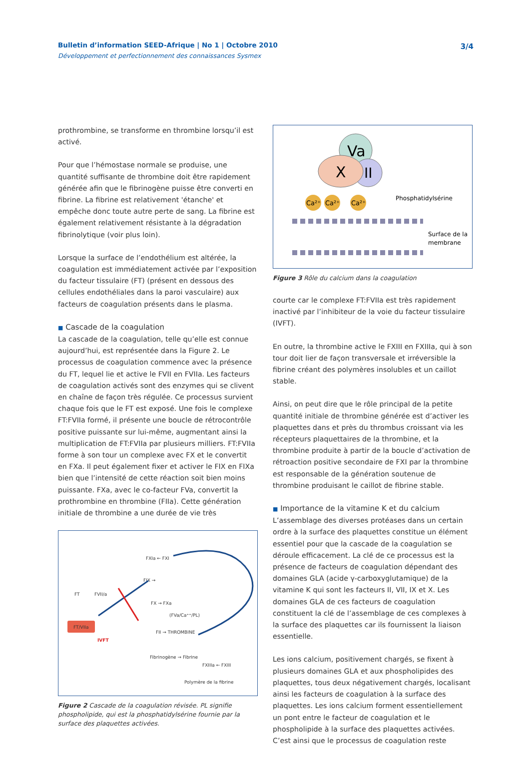Bulletin d’information SEED-Afrique | No 1 | Octobre 2010
Développement et perfectionnement des connaissances Sysmex
3/4
prothrombine, se transforme en thrombine lorsqu’il est activé.
Pour que l’hémostase normale se produise, une quantité suffisante de thrombine doit être rapidement générée afin que le fibrinogène puisse être converti en fibrine. La fibrine est relativement 'étanche' et empêche donc toute autre perte de sang. La fibrine est également relativement résistante à la dégradation fibrinolytique (voir plus loin).
Lorsque la surface de l’endothélium est altérée, la coagulation est immédiatement activée par l’exposition du facteur tissulaire (FT) (présent en dessous des cellules endothéliales dans la paroi vasculaire) aux facteurs de coagulation présents dans le plasma.
■ Cascade de la coagulation
La cascade de la coagulation, telle qu’elle est connue aujourd’hui, est représentée dans la Figure 2. Le processus de coagulation commence avec la présence du FT, lequel lie et active le FVII en FVIIa. Les facteurs de coagulation activés sont des enzymes qui se clivent en chaîne de façon très régulée. Ce processus survient chaque fois que le FT est exposé. Une fois le complexe FT:FVIIa formé, il présente une boucle de rétrocontrôle positive puissante sur lui-même, augmentant ainsi la multiplication de FT:FVIIa par plusieurs milliers. FT:FVIIa forme à son tour un complexe avec FX et le convertit en FXa. Il peut également fixer et activer le FIX en FIXa bien que l’intensité de cette réaction soit bien moins puissante. FXa, avec le co-facteur FVa, convertit la prothrombine en thrombine (FIIa). Cette génération initiale de thrombine a une durée de vie très
FXIa ← FXI
FIX →
FT
FVII/a
FX → FXa
(FVa/Ca⁺⁺/PL)
FT/VIIa
IVFT
FII → THROMBINE
Fibrinogène → Fibrine
FXIIIa ← FXIII
Polymère de la fibrine
Figure 2 Cascade de la coagulation révisée. PL signifie phospholipide, qui est la phosphatidylsérine fournie par la surface des plaquettes activées.
Va
II
X
Ca²⁺
Ca²⁺
Ca²⁺
Phosphatidylsérine
Surface de la
membrane
Figure 3 Rôle du calcium dans la coagulation
courte car le complexe FT:FVIIa est très rapidement inactivé par l’inhibiteur de la voie du facteur tissulaire (IVFT).
En outre, la thrombine active le FXIII en FXIIIa, qui à son tour doit lier de façon transversale et irréversible la fibrine créant des polymères insolubles et un caillot stable.
Ainsi, on peut dire que le rôle principal de la petite quantité initiale de thrombine générée est d’activer les plaquettes dans et près du thrombus croissant via les récepteurs plaquettaires de la thrombine, et la thrombine produite à partir de la boucle d’activation de rétroaction positive secondaire de FXI par la thrombine est responsable de la génération soutenue de thrombine produisant le caillot de fibrine stable.
■ Importance de la vitamine K et du calcium
L’assemblage des diverses protéases dans un certain ordre à la surface des plaquettes constitue un élément essentiel pour que la cascade de la coagulation se déroule efficacement. La clé de ce processus est la présence de facteurs de coagulation dépendant des domaines GLA (acide γ-carboxyglutamique) de la vitamine K qui sont les facteurs II, VII, IX et X. Les domaines GLA de ces facteurs de coagulation constituent la clé de l’assemblage de ces complexes à la surface des plaquettes car ils fournissent la liaison essentielle.
Les ions calcium, positivement chargés, se fixent à plusieurs domaines GLA et aux phospholipides des plaquettes, tous deux négativement chargés, localisant ainsi les facteurs de coagulation à la surface des plaquettes. Les ions calcium forment essentiellement un pont entre le facteur de coagulation et le phospholipide à la surface des plaquettes activées. C’est ainsi que le processus de coagulation reste